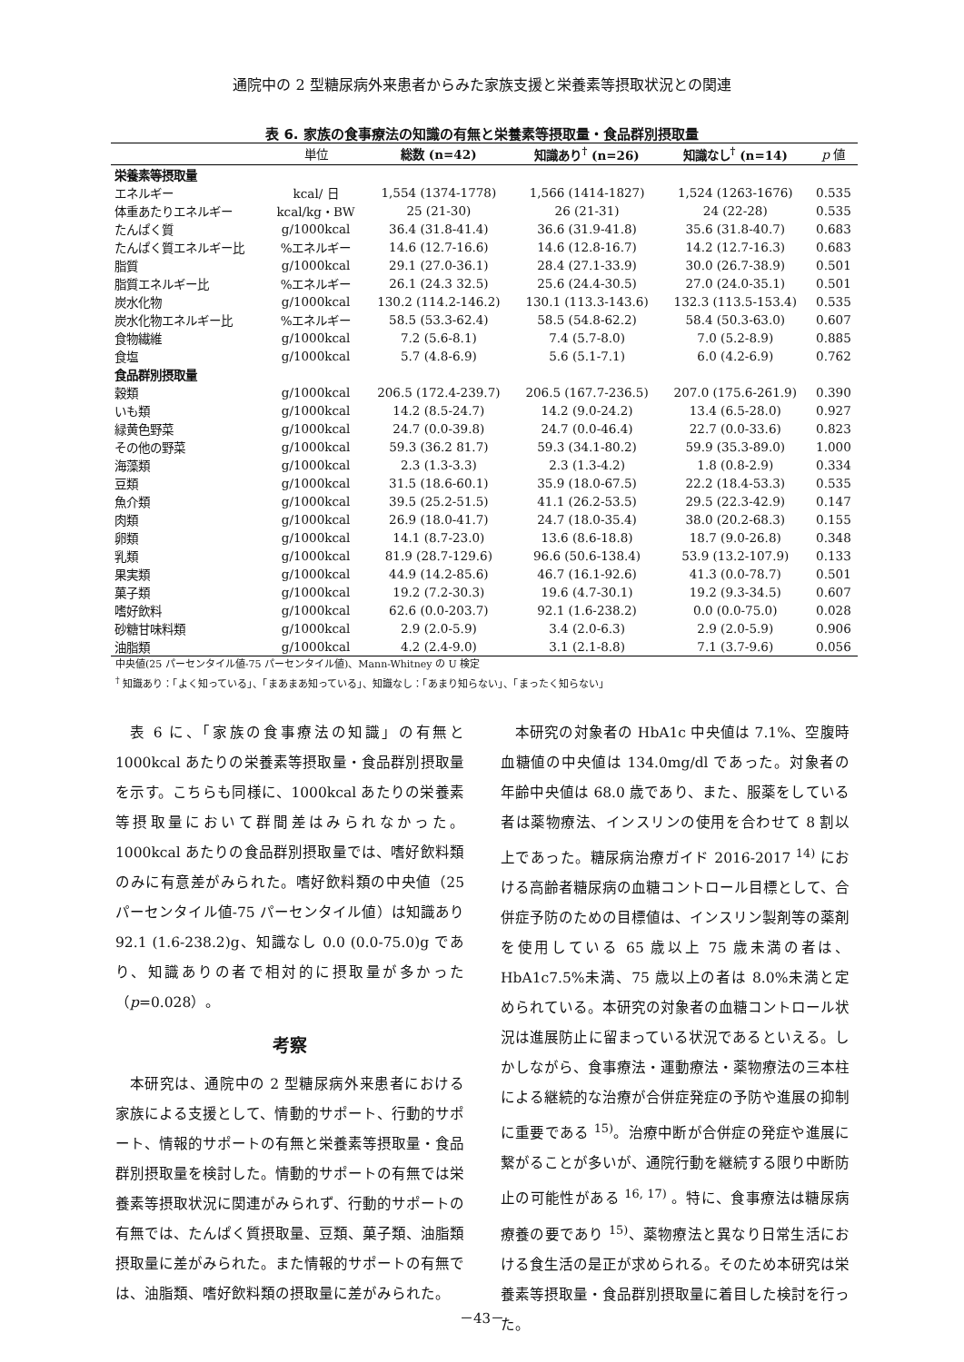通院中の 2 型糖尿病外来患者からみた家族支援と栄養素等摂取状況との関連
表 6. 家族の食事療法の知識の有無と栄養素等摂取量・食品群別摂取量
| | 単位 | 総数 (n=42) | 知識あり<sup>†</sup> (n=26) | 知識なし<sup>†</sup> (n=14) | p 値 |
| --- | --- | --- | --- | --- | --- |
| 栄養素等摂取量 | | | | | |
| エネルギー | kcal/ 日 | 1,554 (1374-1778) | 1,566 (1414-1827) | 1,524 (1263-1676) | 0.535 |
| 体重あたりエネルギー | kcal/kg・BW | 25 (21-30) | 26 (21-31) | 24 (22-28) | 0.535 |
| たんぱく質 | g/1000kcal | 36.4 (31.8-41.4) | 36.6 (31.9-41.8) | 35.6 (31.8-40.7) | 0.683 |
| たんぱく質エネルギー比 | %エネルギー | 14.6 (12.7-16.6) | 14.6 (12.8-16.7) | 14.2 (12.7-16.3) | 0.683 |
| 脂質 | g/1000kcal | 29.1 (27.0-36.1) | 28.4 (27.1-33.9) | 30.0 (26.7-38.9) | 0.501 |
| 脂質エネルギー比 | %エネルギー | 26.1 (24.3 32.5) | 25.6 (24.4-30.5) | 27.0 (24.0-35.1) | 0.501 |
| 炭水化物 | g/1000kcal | 130.2 (114.2-146.2) | 130.1 (113.3-143.6) | 132.3 (113.5-153.4) | 0.535 |
| 炭水化物エネルギー比 | %エネルギー | 58.5 (53.3-62.4) | 58.5 (54.8-62.2) | 58.4 (50.3-63.0) | 0.607 |
| 食物繊維 | g/1000kcal | 7.2 (5.6-8.1) | 7.4 (5.7-8.0) | 7.0 (5.2-8.9) | 0.885 |
| 食塩 | g/1000kcal | 5.7 (4.8-6.9) | 5.6 (5.1-7.1) | 6.0 (4.2-6.9) | 0.762 |
| 食品群別摂取量 | | | | | |
| 穀類 | g/1000kcal | 206.5 (172.4-239.7) | 206.5 (167.7-236.5) | 207.0 (175.6-261.9) | 0.390 |
| いも類 | g/1000kcal | 14.2 (8.5-24.7) | 14.2 (9.0-24.2) | 13.4 (6.5-28.0) | 0.927 |
| 緑黄色野菜 | g/1000kcal | 24.7 (0.0-39.8) | 24.7 (0.0-46.4) | 22.7 (0.0-33.6) | 0.823 |
| その他の野菜 | g/1000kcal | 59.3 (36.2 81.7) | 59.3 (34.1-80.2) | 59.9 (35.3-89.0) | 1.000 |
| 海藻類 | g/1000kcal | 2.3 (1.3-3.3) | 2.3 (1.3-4.2) | 1.8 (0.8-2.9) | 0.334 |
| 豆類 | g/1000kcal | 31.5 (18.6-60.1) | 35.9 (18.0-67.5) | 22.2 (18.4-53.3) | 0.535 |
| 魚介類 | g/1000kcal | 39.5 (25.2-51.5) | 41.1 (26.2-53.5) | 29.5 (22.3-42.9) | 0.147 |
| 肉類 | g/1000kcal | 26.9 (18.0-41.7) | 24.7 (18.0-35.4) | 38.0 (20.2-68.3) | 0.155 |
| 卵類 | g/1000kcal | 14.1 (8.7-23.0) | 13.6 (8.6-18.8) | 18.7 (9.0-26.8) | 0.348 |
| 乳類 | g/1000kcal | 81.9 (28.7-129.6) | 96.6 (50.6-138.4) | 53.9 (13.2-107.9) | 0.133 |
| 果実類 | g/1000kcal | 44.9 (14.2-85.6) | 46.7 (16.1-92.6) | 41.3 (0.0-78.7) | 0.501 |
| 菓子類 | g/1000kcal | 19.2 (7.2-30.3) | 19.6 (4.7-30.1) | 19.2 (9.3-34.5) | 0.607 |
| 嗜好飲料 | g/1000kcal | 62.6 (0.0-203.7) | 92.1 (1.6-238.2) | 0.0 (0.0-75.0) | 0.028 |
| 砂糖甘味料類 | g/1000kcal | 2.9 (2.0-5.9) | 3.4 (2.0-6.3) | 2.9 (2.0-5.9) | 0.906 |
| 油脂類 | g/1000kcal | 4.2 (2.4-9.0) | 3.1 (2.1-8.8) | 7.1 (3.7-9.6) | 0.056 |
中央値(25 パーセンタイル値-75 パーセンタイル値)、Mann-Whitney の U 検定
<sup>†</sup> 知識あり：「よく知っている」、「まあまあ知っている」、知識なし：「あまり知らない」、「まったく知らない」
表 6 に、「家族の食事療法の知識」の有無と 1000kcal あたりの栄養素等摂取量・食品群別摂取量を示す。こちらも同様に、1000kcal あたりの栄養素等摂取量において群間差はみられなかった。1000kcal あたりの食品群別摂取量では、嗜好飲料類のみに有意差がみられた。嗜好飲料類の中央値（25 パーセンタイル値-75 パーセンタイル値）は知識あり 92.1 (1.6-238.2)g、知識なし 0.0 (0.0-75.0)g であり、知識ありの者で相対的に摂取量が多かった（p=0.028）。
考察
本研究は、通院中の 2 型糖尿病外来患者における家族による支援として、情動的サポート、行動的サポート、情報的サポートの有無と栄養素等摂取量・食品群別摂取量を検討した。情動的サポートの有無では栄養素等摂取状況に関連がみられず、行動的サポートの有無では、たんぱく質摂取量、豆類、菓子類、油脂類摂取量に差がみられた。また情報的サポートの有無では、油脂類、嗜好飲料類の摂取量に差がみられた。
本研究の対象者の HbA1c 中央値は 7.1%、空腹時血糖値の中央値は 134.0mg/dl であった。対象者の年齢中央値は 68.0 歳であり、また、服薬をしている者は薬物療法、インスリンの使用を合わせて 8 割以上であった。糖尿病治療ガイド 2016-2017 <sup>14)</sup> における高齢者糖尿病の血糖コントロール目標として、合併症予防のための目標値は、インスリン製剤等の薬剤を使用している 65 歳以上 75 歳未満の者は、HbA1c7.5%未満、75 歳以上の者は 8.0%未満と定められている。本研究の対象者の血糖コントロール状況は進展防止に留まっている状況であるといえる。しかしながら、食事療法・運動療法・薬物療法の三本柱による継続的な治療が合併症発症の予防や進展の抑制に重要である <sup>15)</sup>。治療中断が合併症の発症や進展に繋がることが多いが、通院行動を継続する限り中断防止の可能性がある <sup>16, 17)</sup> 。特に、食事療法は糖尿病療養の要であり <sup>15)</sup>、薬物療法と異なり日常生活における食生活の是正が求められる。そのため本研究は栄養素等摂取量・食品群別摂取量に着目した検討を行った。
－43－